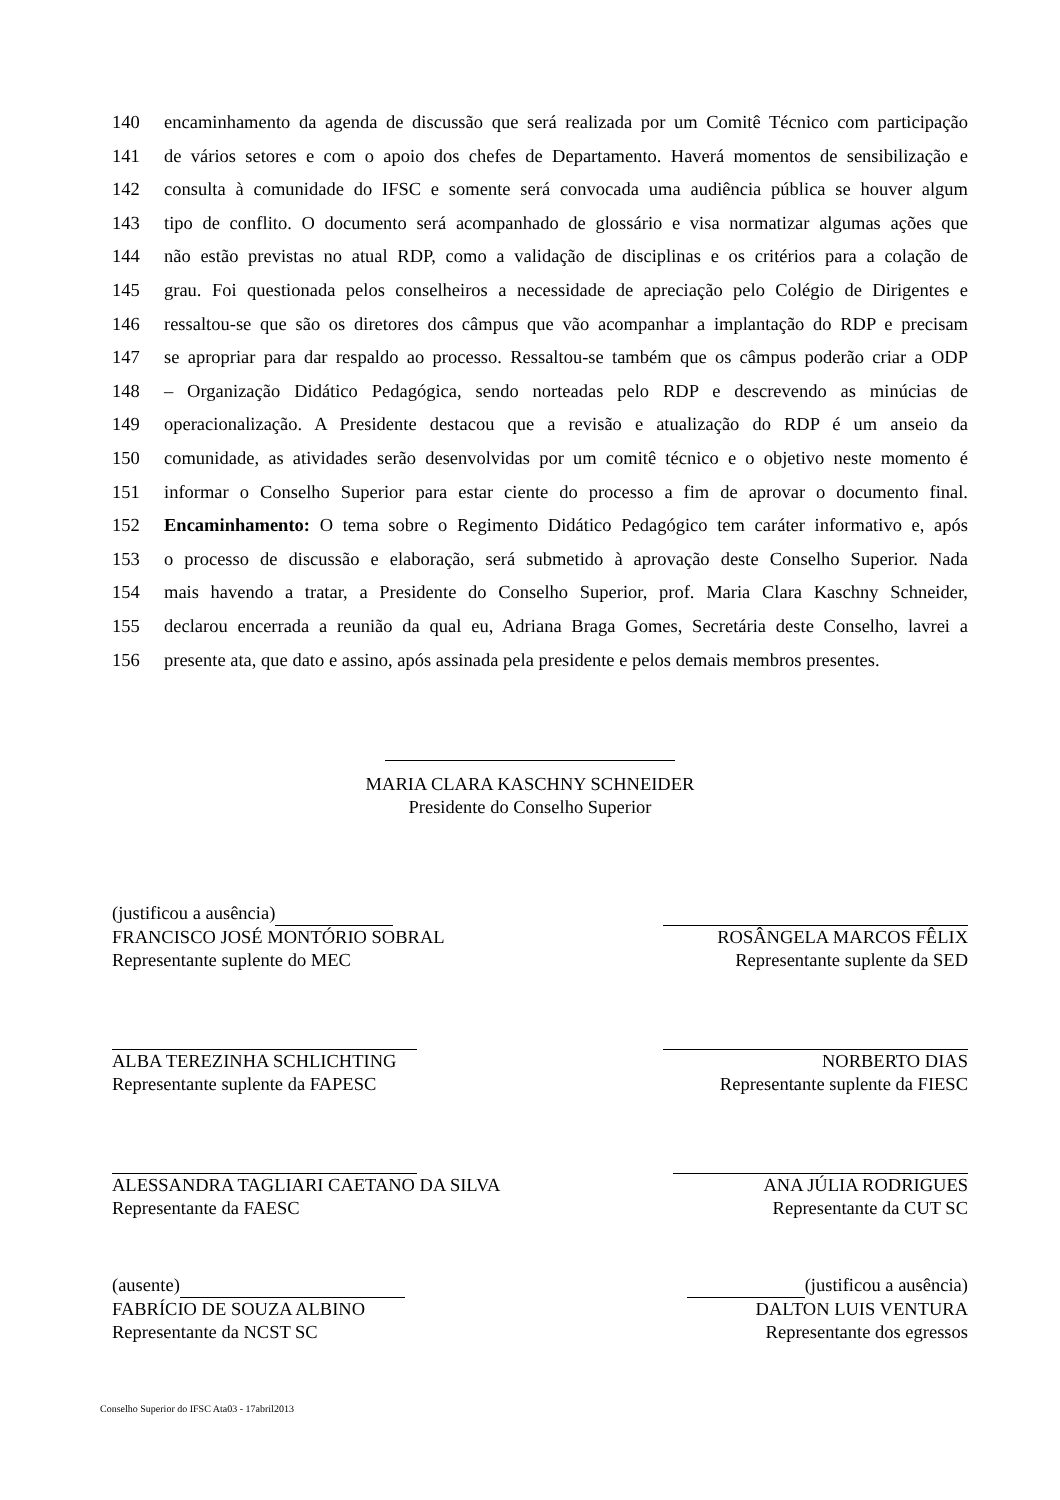140 encaminhamento da agenda de discussão que será realizada por um Comitê Técnico com participação
141 de vários setores e com o apoio dos chefes de Departamento. Haverá momentos de sensibilização e
142 consulta à comunidade do IFSC e somente será convocada uma audiência pública se houver algum
143 tipo de conflito. O documento será acompanhado de glossário e visa normatizar algumas ações que
144 não estão previstas no atual RDP, como a validação de disciplinas e os critérios para a colação de
145 grau. Foi questionada pelos conselheiros a necessidade de apreciação pelo Colégio de Dirigentes e
146 ressaltou-se que são os diretores dos câmpus que vão acompanhar a implantação do RDP e precisam
147 se apropriar para dar respaldo ao processo. Ressaltou-se também que os câmpus poderão criar a ODP
148 – Organização Didático Pedagógica, sendo norteadas pelo RDP e descrevendo as minúcias de
149 operacionalização. A Presidente destacou que a revisão e atualização do RDP é um anseio da
150 comunidade, as atividades serão desenvolvidas por um comitê técnico e o objetivo neste momento é
151 informar o Conselho Superior para estar ciente do processo a fim de aprovar o documento final.
152 Encaminhamento: O tema sobre o Regimento Didático Pedagógico tem caráter informativo e, após
153 o processo de discussão e elaboração, será submetido à aprovação deste Conselho Superior. Nada
154 mais havendo a tratar, a Presidente do Conselho Superior, prof. Maria Clara Kaschny Schneider,
155 declarou encerrada a reunião da qual eu, Adriana Braga Gomes, Secretária deste Conselho, lavrei a
156 presente ata, que dato e assino, após assinada pela presidente e pelos demais membros presentes.
MARIA CLARA KASCHNY SCHNEIDER
Presidente do Conselho Superior
(justificou a ausência)
FRANCISCO JOSÉ MONTÓRIO SOBRAL
Representante suplente do MEC
ROSÂNGELA MARCOS FÊLIX
Representante suplente da SED
ALBA TEREZINHA SCHLICHTING
Representante suplente da FAPESC
NORBERTO DIAS
Representante suplente da FIESC
ALESSANDRA TAGLIARI CAETANO DA SILVA
Representante da FAESC
ANA JÚLIA RODRIGUES
Representante da CUT SC
(ausente)
FABRÍCIO DE SOUZA ALBINO
Representante da NCST SC
(justificou a ausência)
DALTON LUIS VENTURA
Representante dos egressos
Conselho Superior do IFSC Ata03 - 17abril2013